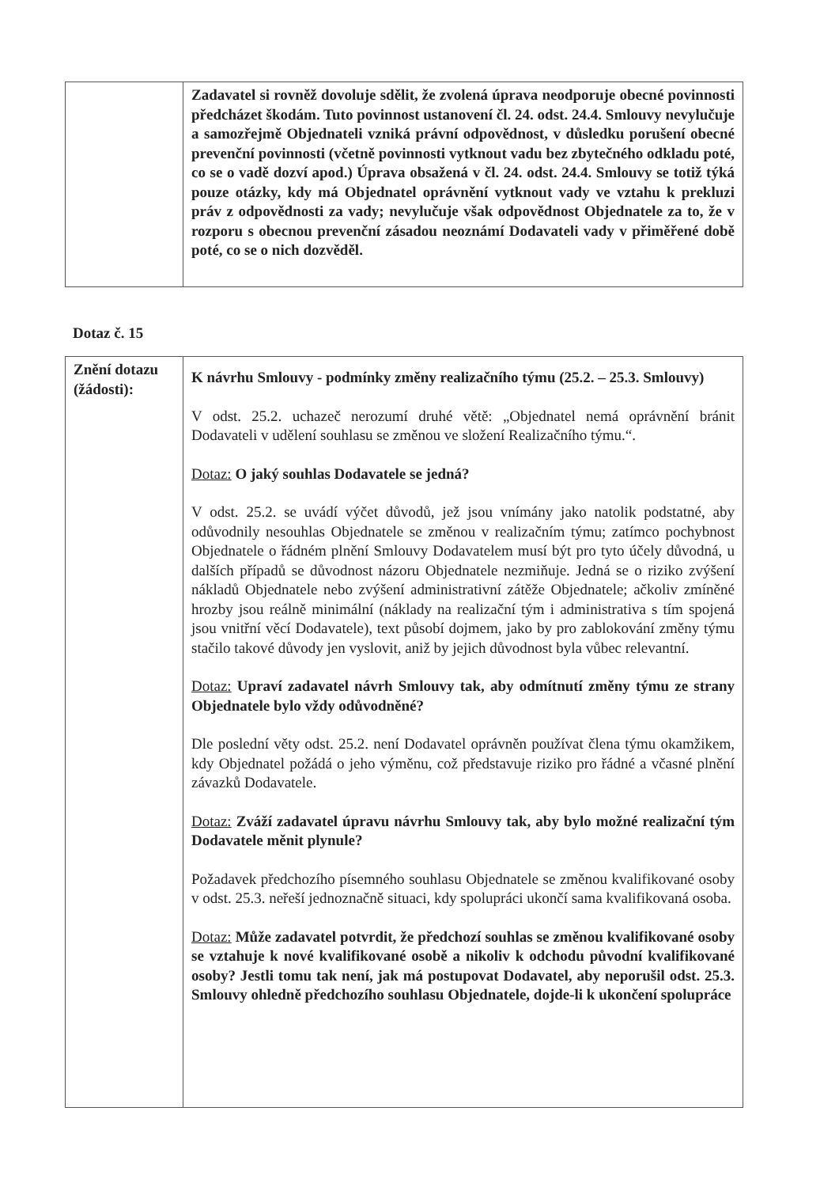| | Zadavatel si rovněž dovoluje sdělit, že zvolená úprava neodporuje obecné povinnosti předcházet škodám. Tuto povinnost ustanovení čl. 24. odst. 24.4. Smlouvy nevylučuje a samozřejmě Objednateli vzniká právní odpovědnost, v důsledku porušení obecné prevenční povinnosti (včetně povinnosti vytknout vadu bez zbytečného odkladu poté, co se o vadě dozví apod.) Úprava obsažená v čl. 24. odst. 24.4. Smlouvy se totiž týká pouze otázky, kdy má Objednatel oprávnění vytknout vady ve vztahu k prekluzi práv z odpovědnosti za vady; nevylučuje však odpovědnost Objednatele za to, že v rozporu s obecnou prevenční zásadou neoznámí Dodavateli vady v přiměřené době poté, co se o nich dozvěděl. |
Dotaz č. 15
| Znění dotazu (žádosti): | K návrhu Smlouvy - podmínky změny realizačního týmu (25.2. – 25.3. Smlouvy) V odst. 25.2. uchazeč nerozumí druhé větě: „Objednatel nemá oprávnění bránit Dodavateli v udělení souhlasu se změnou ve složení Realizačního týmu.“. Dotaz: O jaký souhlas Dodavatele se jedná? V odst. 25.2. se uvádí výčet důvodů, jež jsou vnímány jako natolik podstatné, aby odůvodnily nesouhlas Objednatele se změnou v realizačním týmu; zatímco pochybnost Objednatele o řádném plnění Smlouvy Dodavatelem musí být pro tyto účely důvodná, u dalších případů se důvodnost názoru Objednatele nezmiňuje. Jedná se o riziko zvýšení nákladů Objednatele nebo zvýšení administrativní zátěže Objednatele; ačkoliv zmíněné hrozby jsou reálně minimální (náklady na realizační tým i administrativa s tím spojená jsou vnitřní věcí Dodavatele), text působí dojmem, jako by pro zablokování změny týmu stačilo takové důvody jen vyslovit, aniž by jejich důvodnost byla vůbec relevantní. Dotaz: Upraví zadavatel návrh Smlouvy tak, aby odmítnutí změny týmu ze strany Objednatele bylo vždy odůvodněné? Dle poslední věty odst. 25.2. není Dodavatel oprávněn používat člena týmu okamžikem, kdy Objednatel požádá o jeho výměnu, což představuje riziko pro řádné a včasné plnění závazků Dodavatele. Dotaz: Zváží zadavatel úpravu návrhu Smlouvy tak, aby bylo možné realizační tým Dodavatele měnit plynule? Požadavek předchozího písemného souhlasu Objednatele se změnou kvalifikované osoby v odst. 25.3. neřeší jednoznačně situaci, kdy spolupráci ukončí sama kvalifikovaná osoba. Dotaz: Může zadavatel potvrdit, že předchozí souhlas se změnou kvalifikované osoby se vztahuje k nové kvalifikované osobě a nikoliv k odchodu původní kvalifikované osoby? Jestli tomu tak není, jak má postupovat Dodavatel, aby neporušil odst. 25.3. Smlouvy ohledně předchozího souhlasu Objednatele, dojde-li k ukončení spolupráce |